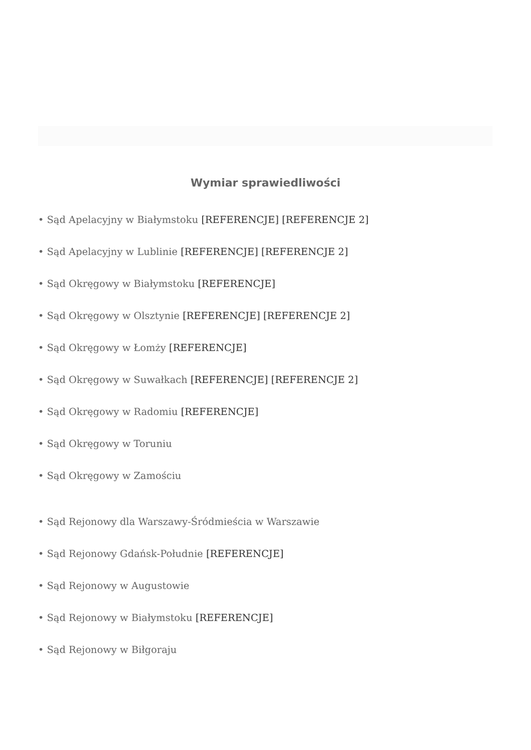Wymiar sprawiedliwości
• Sąd Apelacyjny w Białymstoku [REFERENCJE] [REFERENCJE 2]
• Sąd Apelacyjny w Lublinie [REFERENCJE] [REFERENCJE 2]
• Sąd Okręgowy w Białymstoku [REFERENCJE]
• Sąd Okręgowy w Olsztynie [REFERENCJE] [REFERENCJE 2]
• Sąd Okręgowy w Łomży [REFERENCJE]
• Sąd Okręgowy w Suwałkach [REFERENCJE] [REFERENCJE 2]
• Sąd Okręgowy w Radomiu [REFERENCJE]
• Sąd Okręgowy w Toruniu
• Sąd Okręgowy w Zamościu
• Sąd Rejonowy dla Warszawy-Śródmieścia w Warszawie
• Sąd Rejonowy Gdańsk-Południe [REFERENCJE]
• Sąd Rejonowy w Augustowie
• Sąd Rejonowy w Białymstoku [REFERENCJE]
• Sąd Rejonowy w Biłgoraju